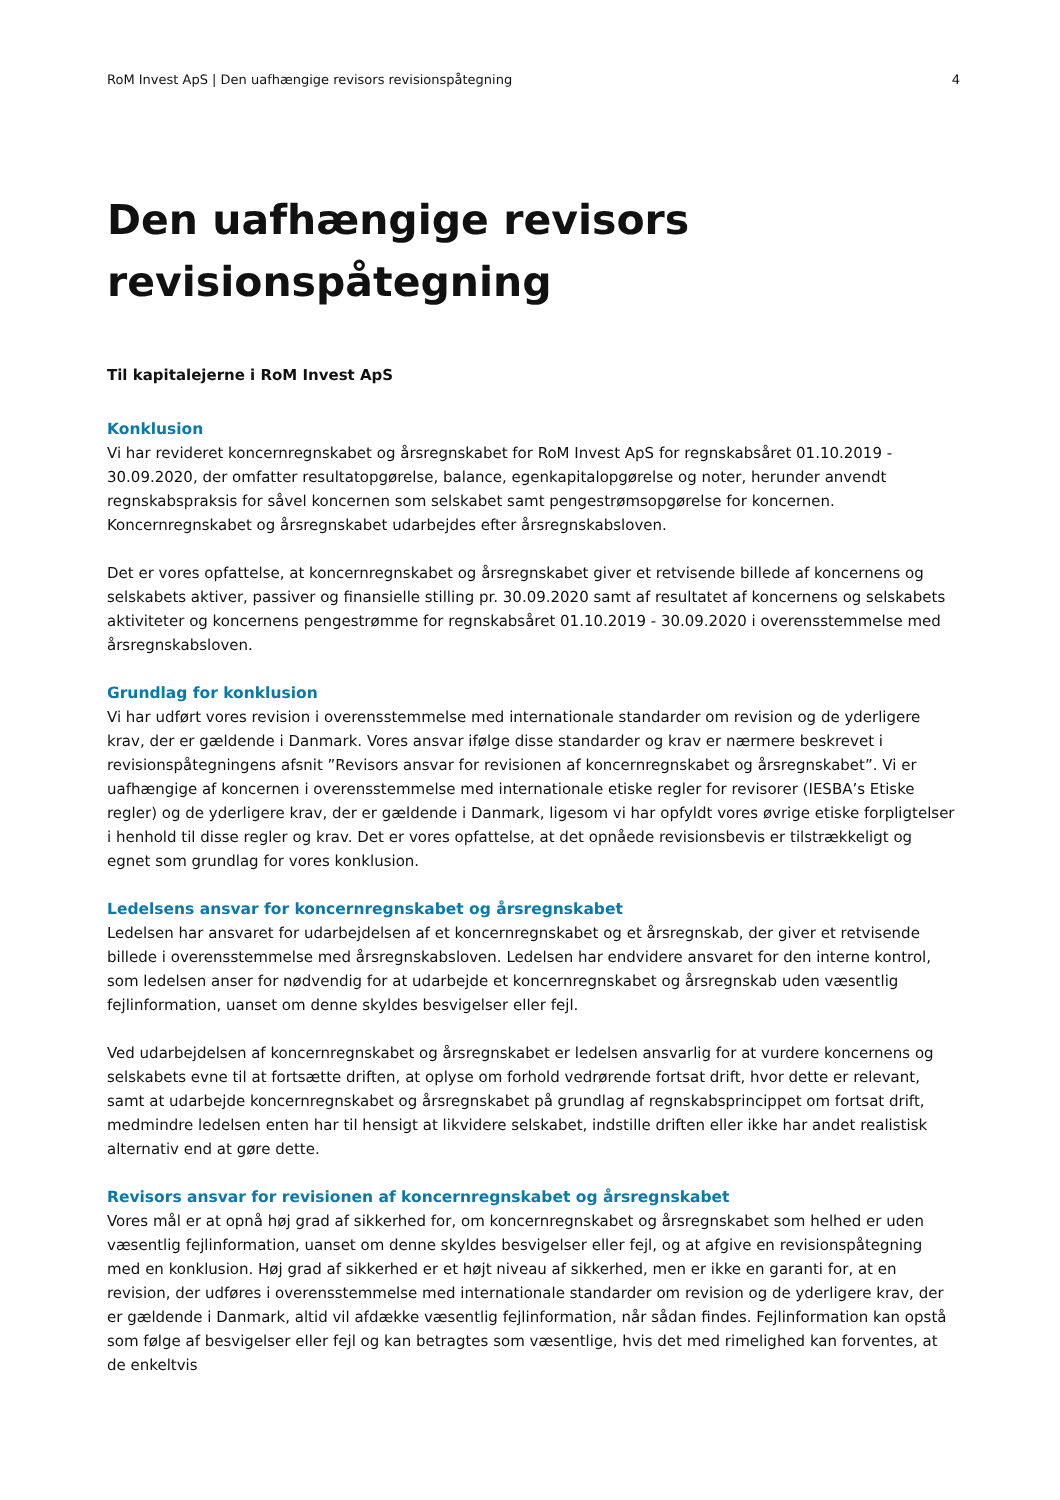RoM Invest ApS | Den uafhængige revisors revisionspåtegning 4
Den uafhængige revisors
revisionspåtegning
Til kapitalejerne i RoM Invest ApS
Konklusion
Vi har revideret koncernregnskabet og årsregnskabet for RoM Invest ApS for regnskabsåret 01.10.2019 - 30.09.2020, der omfatter resultatopgørelse, balance, egenkapitalopgørelse og noter, herunder anvendt regnskabspraksis for såvel koncernen som selskabet samt pengestrømsopgørelse for koncernen. Koncernregnskabet og årsregnskabet udarbejdes efter årsregnskabsloven.
Det er vores opfattelse, at koncernregnskabet og årsregnskabet giver et retvisende billede af koncernens og selskabets aktiver, passiver og finansielle stilling pr. 30.09.2020 samt af resultatet af koncernens og selskabets aktiviteter og koncernens pengestrømme for regnskabsåret 01.10.2019 - 30.09.2020 i overensstemmelse med årsregnskabsloven.
Grundlag for konklusion
Vi har udført vores revision i overensstemmelse med internationale standarder om revision og de yderligere krav, der er gældende i Danmark. Vores ansvar ifølge disse standarder og krav er nærmere beskrevet i revisionspåtegningens afsnit ”Revisors ansvar for revisionen af koncernregnskabet og årsregnskabet”. Vi er uafhængige af koncernen i overensstemmelse med internationale etiske regler for revisorer (IESBA’s Etiske regler) og de yderligere krav, der er gældende i Danmark, ligesom vi har opfyldt vores øvrige etiske forpligtelser i henhold til disse regler og krav. Det er vores opfattelse, at det opnåede revisionsbevis er tilstrækkeligt og egnet som grundlag for vores konklusion.
Ledelsens ansvar for koncernregnskabet og årsregnskabet
Ledelsen har ansvaret for udarbejdelsen af et koncernregnskabet og et årsregnskab, der giver et retvisende billede i overensstemmelse med årsregnskabsloven. Ledelsen har endvidere ansvaret for den interne kontrol, som ledelsen anser for nødvendig for at udarbejde et koncernregnskabet og årsregnskab uden væsentlig fejlinformation, uanset om denne skyldes besvigelser eller fejl.
Ved udarbejdelsen af koncernregnskabet og årsregnskabet er ledelsen ansvarlig for at vurdere koncernens og selskabets evne til at fortsætte driften, at oplyse om forhold vedrørende fortsat drift, hvor dette er relevant, samt at udarbejde koncernregnskabet og årsregnskabet på grundlag af regnskabsprincippet om fortsat drift, medmindre ledelsen enten har til hensigt at likvidere selskabet, indstille driften eller ikke har andet realistisk alternativ end at gøre dette.
Revisors ansvar for revisionen af koncernregnskabet og årsregnskabet
Vores mål er at opnå høj grad af sikkerhed for, om koncernregnskabet og årsregnskabet som helhed er uden væsentlig fejlinformation, uanset om denne skyldes besvigelser eller fejl, og at afgive en revisionspåtegning med en konklusion. Høj grad af sikkerhed er et højt niveau af sikkerhed, men er ikke en garanti for, at en revision, der udføres i overensstemmelse med internationale standarder om revision og de yderligere krav, der er gældende i Danmark, altid vil afdække væsentlig fejlinformation, når sådan findes. Fejlinformation kan opstå som følge af besvigelser eller fejl og kan betragtes som væsentlige, hvis det med rimelighed kan forventes, at de enkeltvis